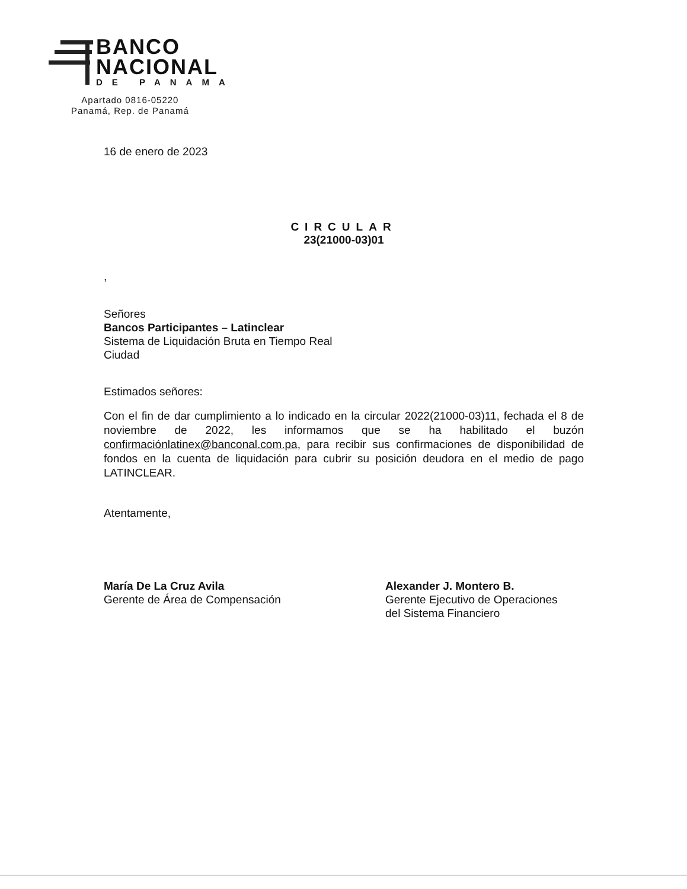BANCO
NACIONAL
DE PANAMA
Apartado 0816-05220
Panamá, Rep. de Panamá
16 de enero de 2023
CIRCULAR
23(21000-03)01
,
Señores
Bancos Participantes – Latinclear
Sistema de Liquidación Bruta en Tiempo Real
Ciudad
Estimados señores:
Con el fin de dar cumplimiento a lo indicado en la circular 2022(21000-03)11, fechada el 8 de noviembre de 2022, les informamos que se ha habilitado el buzón confirmaciónlatinex@banconal.com.pa, para recibir sus confirmaciones de disponibilidad de fondos en la cuenta de liquidación para cubrir su posición deudora en el medio de pago LATINCLEAR.
Atentamente,
María De La Cruz Avila
Gerente de Área de Compensación
Alexander J. Montero B.
Gerente Ejecutivo de Operaciones
del Sistema Financiero